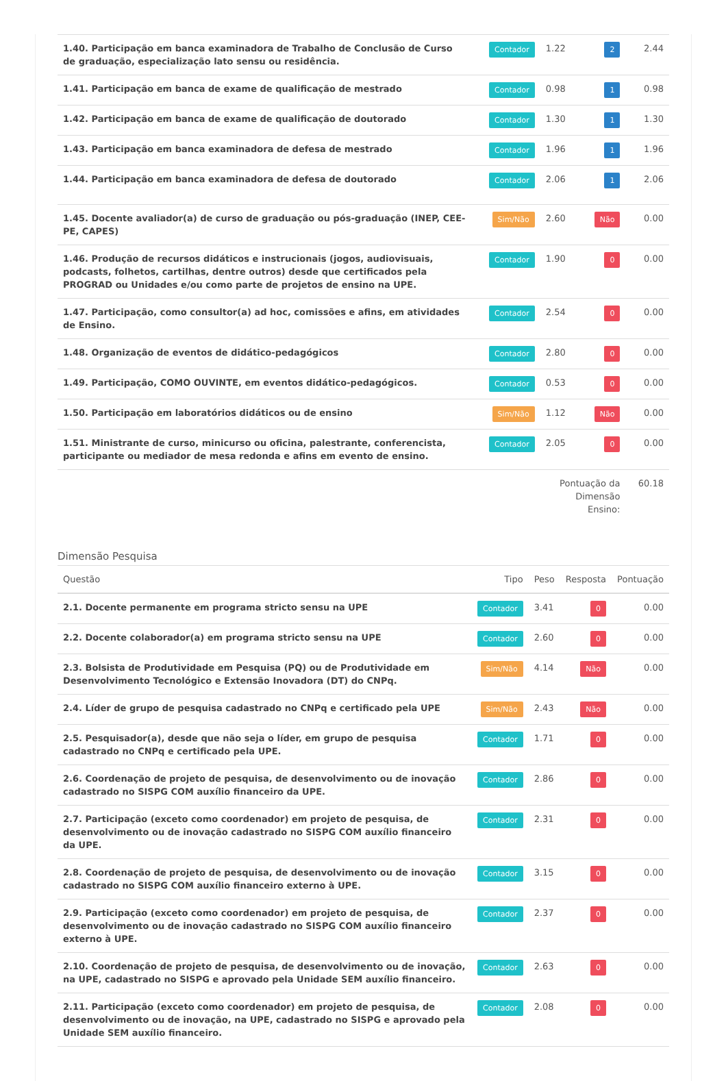| 1.40. Participação em banca examinadora de Trabalho de Conclusão de Curso de graduação, especialização lato sensu ou residência. | Contador | 1.22 | 2 | 2.44 |
| 1.41. Participação em banca de exame de qualificação de mestrado | Contador | 0.98 | 1 | 0.98 |
| 1.42. Participação em banca de exame de qualificação de doutorado | Contador | 1.30 | 1 | 1.30 |
| 1.43. Participação em banca examinadora de defesa de mestrado | Contador | 1.96 | 1 | 1.96 |
| 1.44. Participação em banca examinadora de defesa de doutorado | Contador | 2.06 | 1 | 2.06 |
| 1.45. Docente avaliador(a) de curso de graduação ou pós-graduação (INEP, CEE-PE, CAPES) | Sim/Não | 2.60 | Não | 0.00 |
| 1.46. Produção de recursos didáticos e instrucionais (jogos, audiovisuais, podcasts, folhetos, cartilhas, dentre outros) desde que certificados pela PROGRAD ou Unidades e/ou como parte de projetos de ensino na UPE. | Contador | 1.90 | 0 | 0.00 |
| 1.47. Participação, como consultor(a) ad hoc, comissões e afins, em atividades de Ensino. | Contador | 2.54 | 0 | 0.00 |
| 1.48. Organização de eventos de didático-pedagógicos | Contador | 2.80 | 0 | 0.00 |
| 1.49. Participação, COMO OUVINTE, em eventos didático-pedagógicos. | Contador | 0.53 | 0 | 0.00 |
| 1.50. Participação em laboratórios didáticos ou de ensino | Sim/Não | 1.12 | Não | 0.00 |
| 1.51. Ministrante de curso, minicurso ou oficina, palestrante, conferencista, participante ou mediador de mesa redonda e afins em evento de ensino. | Contador | 2.05 | 0 | 0.00 |
| | | Pontuação da Dimensão Ensino: | | 60.18 |
Dimensão Pesquisa
| Questão | Tipo | Peso | Resposta | Pontuação |
| --- | --- | --- | --- | --- |
| 2.1. Docente permanente em programa stricto sensu na UPE | Contador | 3.41 | 0 | 0.00 |
| 2.2. Docente colaborador(a) em programa stricto sensu na UPE | Contador | 2.60 | 0 | 0.00 |
| 2.3. Bolsista de Produtividade em Pesquisa (PQ) ou de Produtividade em Desenvolvimento Tecnológico e Extensão Inovadora (DT) do CNPq. | Sim/Não | 4.14 | Não | 0.00 |
| 2.4. Líder de grupo de pesquisa cadastrado no CNPq e certificado pela UPE | Sim/Não | 2.43 | Não | 0.00 |
| 2.5. Pesquisador(a), desde que não seja o líder, em grupo de pesquisa cadastrado no CNPq e certificado pela UPE. | Contador | 1.71 | 0 | 0.00 |
| 2.6. Coordenação de projeto de pesquisa, de desenvolvimento ou de inovação cadastrado no SISPG COM auxílio financeiro da UPE. | Contador | 2.86 | 0 | 0.00 |
| 2.7. Participação (exceto como coordenador) em projeto de pesquisa, de desenvolvimento ou de inovação cadastrado no SISPG COM auxílio financeiro da UPE. | Contador | 2.31 | 0 | 0.00 |
| 2.8. Coordenação de projeto de pesquisa, de desenvolvimento ou de inovação cadastrado no SISPG COM auxílio financeiro externo à UPE. | Contador | 3.15 | 0 | 0.00 |
| 2.9. Participação (exceto como coordenador) em projeto de pesquisa, de desenvolvimento ou de inovação cadastrado no SISPG COM auxílio financeiro externo à UPE. | Contador | 2.37 | 0 | 0.00 |
| 2.10. Coordenação de projeto de pesquisa, de desenvolvimento ou de inovação, na UPE, cadastrado no SISPG e aprovado pela Unidade SEM auxílio financeiro. | Contador | 2.63 | 0 | 0.00 |
| 2.11. Participação (exceto como coordenador) em projeto de pesquisa, de desenvolvimento ou de inovação, na UPE, cadastrado no SISPG e aprovado pela Unidade SEM auxílio financeiro. | Contador | 2.08 | 0 | 0.00 |